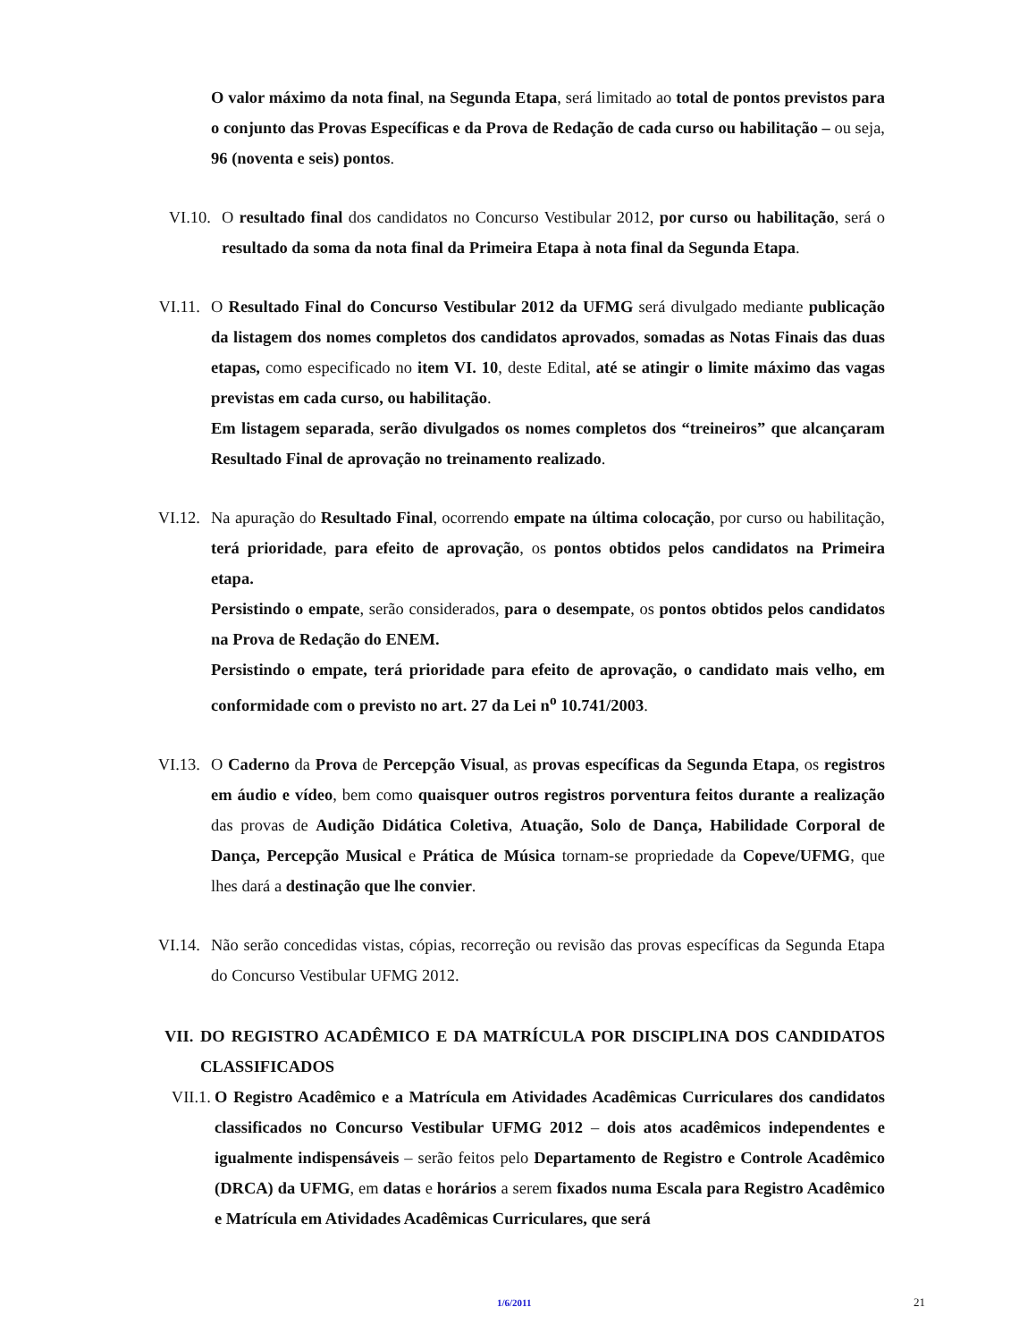O valor máximo da nota final, na Segunda Etapa, será limitado ao total de pontos previstos para o conjunto das Provas Específicas e da Prova de Redação de cada curso ou habilitação – ou seja, 96 (noventa e seis) pontos.
VI.10. O resultado final dos candidatos no Concurso Vestibular 2012, por curso ou habilitação, será o resultado da soma da nota final da Primeira Etapa à nota final da Segunda Etapa.
VI.11.
O Resultado Final do Concurso Vestibular 2012 da UFMG será divulgado mediante publicação da listagem dos nomes completos dos candidatos aprovados, somadas as Notas Finais das duas etapas, como especificado no item VI. 10, deste Edital, até se atingir o limite máximo das vagas previstas em cada curso, ou habilitação.
Em listagem separada, serão divulgados os nomes completos dos “treineiros” que alcançaram Resultado Final de aprovação no treinamento realizado.
VI.12.
Na apuração do Resultado Final, ocorrendo empate na última colocação, por curso ou habilitação, terá prioridade, para efeito de aprovação, os pontos obtidos pelos candidatos na Primeira etapa.
Persistindo o empate, serão considerados, para o desempate, os pontos obtidos pelos candidatos na Prova de Redação do ENEM.
Persistindo o empate, terá prioridade para efeito de aprovação, o candidato mais velho, em conformidade com o previsto no art. 27 da Lei n<sup>o</sup> 10.741/2003.
VI.13.
O Caderno da Prova de Percepção Visual, as provas específicas da Segunda Etapa, os registros em áudio e vídeo, bem como quaisquer outros registros porventura feitos durante a realização das provas de Audição Didática Coletiva, Atuação, Solo de Dança, Habilidade Corporal de Dança, Percepção Musical e Prática de Música tornam-se propriedade da Copeve/UFMG, que lhes dará a destinação que lhe convier.
VI.14.
Não serão concedidas vistas, cópias, recorreção ou revisão das provas específicas da Segunda Etapa do Concurso Vestibular UFMG 2012.
VII. DO REGISTRO ACADÊMICO E DA MATRÍCULA POR DISCIPLINA DOS CANDIDATOS CLASSIFICADOS
VII.1. O Registro Acadêmico e a Matrícula em Atividades Acadêmicas Curriculares dos candidatos classificados no Concurso Vestibular UFMG 2012 – dois atos acadêmicos independentes e igualmente indispensáveis – serão feitos pelo Departamento de Registro e Controle Acadêmico (DRCA) da UFMG, em datas e horários a serem fixados numa Escala para Registro Acadêmico e Matrícula em Atividades Acadêmicas Curriculares, que será
1/6/2011 21